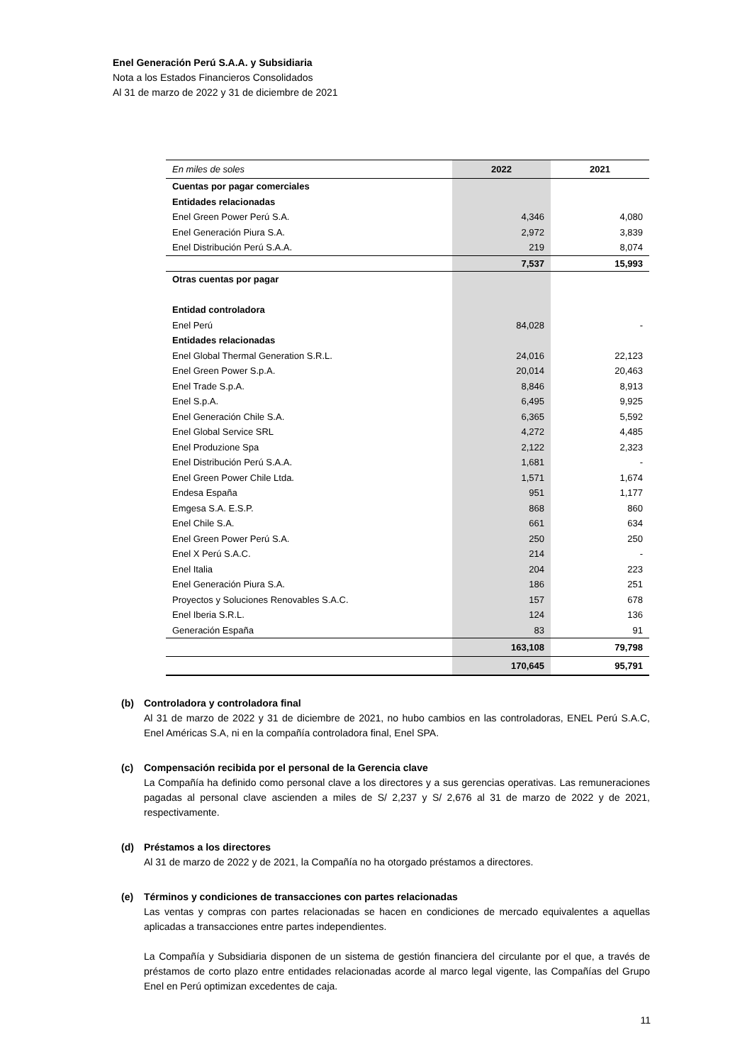Enel Generación Perú S.A.A. y Subsidiaria
Nota a los Estados Financieros Consolidados
Al 31 de marzo de 2022 y 31 de diciembre de 2021
| En miles de soles | 2022 | 2021 |
| --- | --- | --- |
| Cuentas por pagar comerciales | | |
| Entidades relacionadas | | |
| Enel Green Power Perú S.A. | 4,346 | 4,080 |
| Enel Generación Piura S.A. | 2,972 | 3,839 |
| Enel Distribución Perú S.A.A. | 219 | 8,074 |
| | 7,537 | 15,993 |
| Otras cuentas por pagar | | |
| Entidad controladora | | |
| Enel Perú | 84,028 | - |
| Entidades relacionadas | | |
| Enel Global Thermal Generation S.R.L. | 24,016 | 22,123 |
| Enel Green Power S.p.A. | 20,014 | 20,463 |
| Enel Trade S.p.A. | 8,846 | 8,913 |
| Enel S.p.A. | 6,495 | 9,925 |
| Enel Generación Chile S.A. | 6,365 | 5,592 |
| Enel Global Service SRL | 4,272 | 4,485 |
| Enel Produzione Spa | 2,122 | 2,323 |
| Enel Distribución Perú S.A.A. | 1,681 | - |
| Enel Green Power Chile Ltda. | 1,571 | 1,674 |
| Endesa España | 951 | 1,177 |
| Emgesa S.A. E.S.P. | 868 | 860 |
| Enel Chile S.A. | 661 | 634 |
| Enel Green Power Perú S.A. | 250 | 250 |
| Enel X Perú S.A.C. | 214 | - |
| Enel Italia | 204 | 223 |
| Enel Generación Piura S.A. | 186 | 251 |
| Proyectos y Soluciones Renovables S.A.C. | 157 | 678 |
| Enel Iberia S.R.L. | 124 | 136 |
| Generación España | 83 | 91 |
| | 163,108 | 79,798 |
| | 170,645 | 95,791 |
(b) Controladora y controladora final
Al 31 de marzo de 2022 y 31 de diciembre de 2021, no hubo cambios en las controladoras, ENEL Perú S.A.C, Enel Américas S.A, ni en la compañía controladora final, Enel SPA.
(c) Compensación recibida por el personal de la Gerencia clave
La Compañía ha definido como personal clave a los directores y a sus gerencias operativas. Las remuneraciones pagadas al personal clave ascienden a miles de S/ 2,237 y S/ 2,676 al 31 de marzo de 2022 y de 2021, respectivamente.
(d) Préstamos a los directores
Al 31 de marzo de 2022 y de 2021, la Compañía no ha otorgado préstamos a directores.
(e) Términos y condiciones de transacciones con partes relacionadas
Las ventas y compras con partes relacionadas se hacen en condiciones de mercado equivalentes a aquellas aplicadas a transacciones entre partes independientes.
La Compañía y Subsidiaria disponen de un sistema de gestión financiera del circulante por el que, a través de préstamos de corto plazo entre entidades relacionadas acorde al marco legal vigente, las Compañías del Grupo Enel en Perú optimizan excedentes de caja.
11